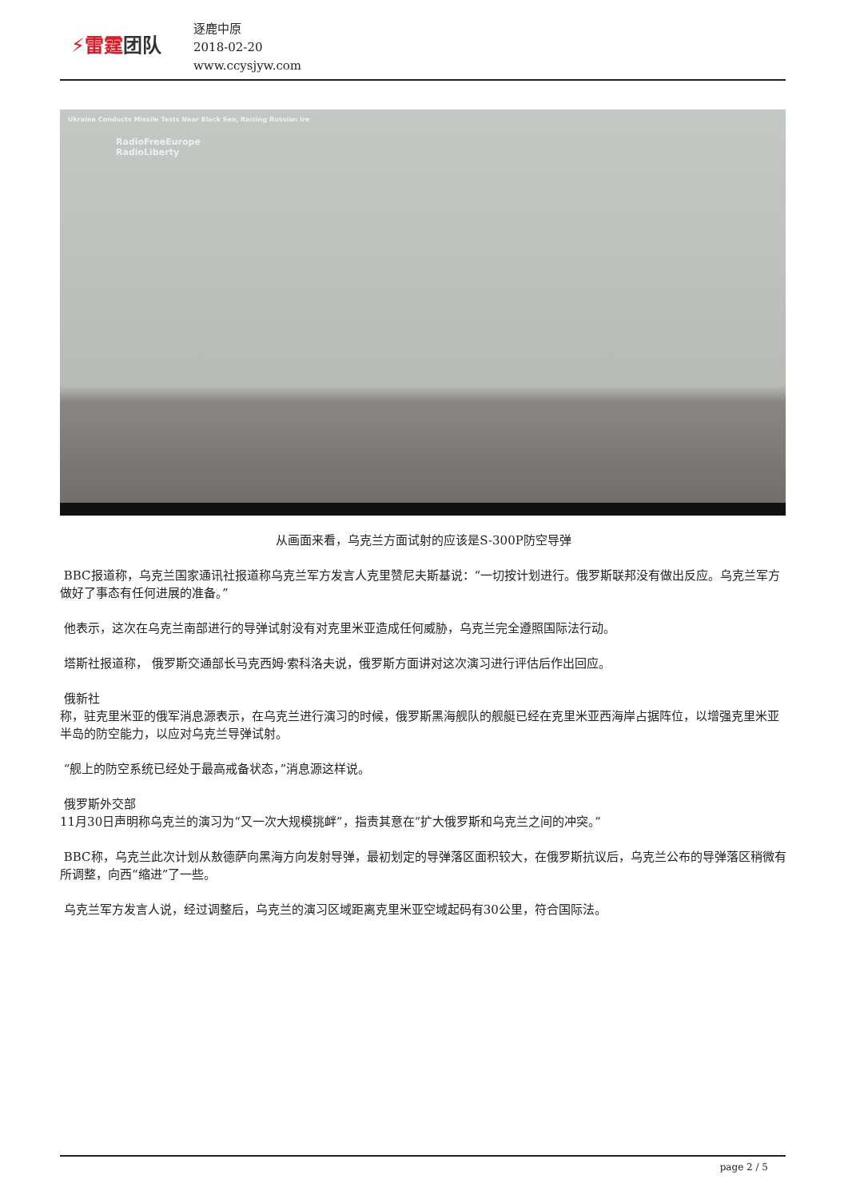⚡雷霆团队
逐鹿中原
2018-02-20
www.ccysjyw.com
Ukraine Conducts Missile Tests Near Black Sea, Raising Russian Ire
RadioFreeEurope
RadioLiberty
从画面来看，乌克兰方面试射的应该是S-300P防空导弹
BBC报道称，乌克兰国家通讯社报道称乌克兰军方发言人克里赞尼夫斯基说：“一切按计划进行。俄罗斯联邦没有做出反应。乌克兰军方做好了事态有任何进展的准备。”
他表示，这次在乌克兰南部进行的导弹试射没有对克里米亚造成任何威胁，乌克兰完全遵照国际法行动。
塔斯社报道称， 俄罗斯交通部长马克西姆·索科洛夫说，俄罗斯方面讲对这次演习进行评估后作出回应。
俄新社
称，驻克里米亚的俄军消息源表示，在乌克兰进行演习的时候，俄罗斯黑海舰队的舰艇已经在克里米亚西海岸占据阵位，以增强克里米亚半岛的防空能力，以应对乌克兰导弹试射。
“舰上的防空系统已经处于最高戒备状态，”消息源这样说。
俄罗斯外交部
11月30日声明称乌克兰的演习为“又一次大规模挑衅”，指责其意在“扩大俄罗斯和乌克兰之间的冲突。”
BBC称，乌克兰此次计划从敖德萨向黑海方向发射导弹，最初划定的导弹落区面积较大，在俄罗斯抗议后，乌克兰公布的导弹落区稍微有所调整，向西“缩进”了一些。
乌克兰军方发言人说，经过调整后，乌克兰的演习区域距离克里米亚空域起码有30公里，符合国际法。
page 2 / 5